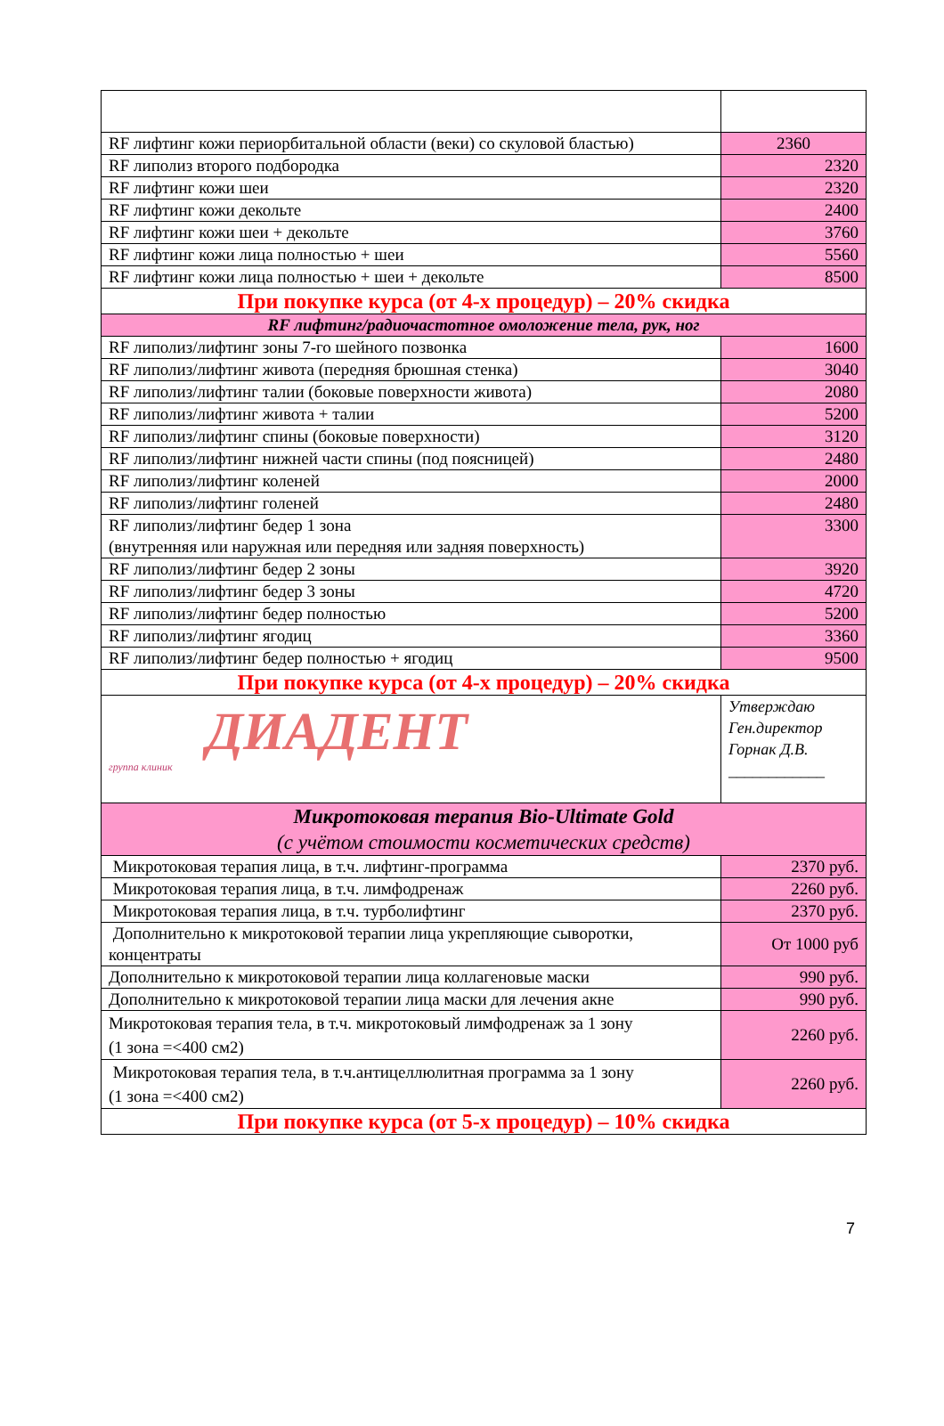| RF лифтинг кожи периорбитальной области (веки) со скуловой бластью) | 2360 |
| RF липолиз второго подбородка | 2320 |
| RF лифтинг кожи шеи | 2320 |
| RF лифтинг кожи декольте | 2400 |
| RF лифтинг кожи шеи + декольте | 3760 |
| RF лифтинг кожи лица полностью + шеи | 5560 |
| RF лифтинг кожи лица полностью + шеи + декольте | 8500 |
| При покупке курса (от 4-х процедур) – 20% скидка | |
| RF лифтинг/радиочастотное омоложение тела, рук, ног | |
| RF липолиз/лифтинг зоны 7-го шейного позвонка | 1600 |
| RF липолиз/лифтинг живота (передняя брюшная стенка) | 3040 |
| RF липолиз/лифтинг талии (боковые поверхности живота) | 2080 |
| RF липолиз/лифтинг живота + талии | 5200 |
| RF липолиз/лифтинг спины (боковые поверхности) | 3120 |
| RF липолиз/лифтинг нижней части спины (под поясницей) | 2480 |
| RF липолиз/лифтинг коленей | 2000 |
| RF липолиз/лифтинг голеней | 2480 |
| RF липолиз/лифтинг бедер 1 зона (внутренняя или наружная или передняя или задняя поверхность) | 3300 |
| RF липолиз/лифтинг бедер 2 зоны | 3920 |
| RF липолиз/лифтинг бедер 3 зоны | 4720 |
| RF липолиз/лифтинг бедер полностью | 5200 |
| RF липолиз/лифтинг ягодиц | 3360 |
| RF липолиз/лифтинг бедер полностью + ягодиц | 9500 |
| При покупке курса (от 4-х процедур) – 20% скидка | |
| ДИАДЕНТ группа клиник | Утверждаю Ген.директор Горнак Д.В. ____________ |
| Микротоковая терапия Bio-Ultimate Gold (с учётом стоимости косметических средств) | |
| Микротоковая терапия лица, в т.ч. лифтинг-программа | 2370 руб. |
| Микротоковая терапия лица, в т.ч. лимфодренаж | 2260 руб. |
| Микротоковая терапия лица, в т.ч. турболифтинг | 2370 руб. |
| Дополнительно к микротоковой терапии лица укрепляющие сыворотки, концентраты | От 1000 руб |
| Дополнительно к микротоковой терапии лица коллагеновые маски | 990 руб. |
| Дополнительно к микротоковой терапии лица маски для лечения акне | 990 руб. |
| Микротоковая терапия тела, в т.ч. микротоковый лимфодренаж за 1 зону (1 зона =<400 см2) | 2260 руб. |
| Микротоковая терапия тела, в т.ч.антицеллюлитная программа за 1 зону (1 зона =<400 см2) | 2260 руб. |
| При покупке курса (от 5-х процедур) – 10% скидка | |
7